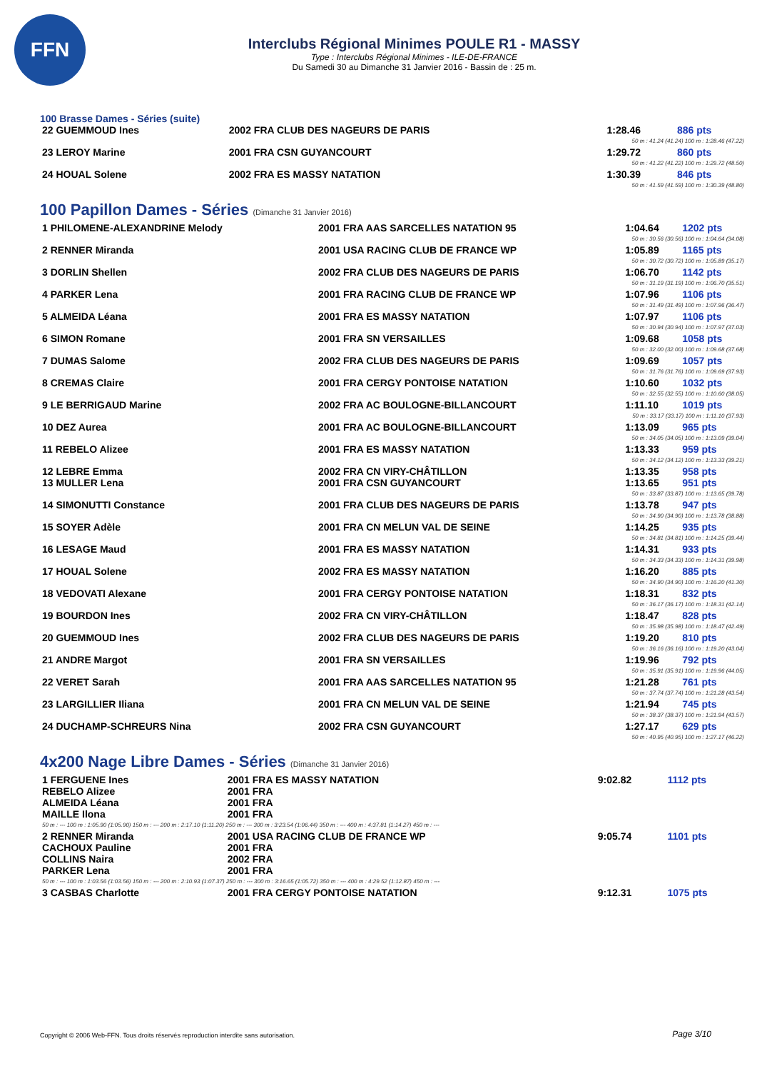FFN
Interclubs Régional Minimes POULE R1 - MASSY
Type : Interclubs Régional Minimes - ILE-DE-FRANCE
Du Samedi 30 au Dimanche 31 Janvier 2016 - Bassin de : 25 m.
100 Brasse Dames - Séries (suite)
| 22 GUEMMOUD Ines | 2002 FRA CLUB DES NAGEURS DE PARIS | 1:28.46 | 886 pts |
| 50 m : 41.24 (41.24) 100 m : 1:28.46 (47.22) | | | |
| 23 LEROY Marine | 2001 FRA CSN GUYANCOURT | 1:29.72 | 860 pts |
| 50 m : 41.22 (41.22) 100 m : 1:29.72 (48.50) | | | |
| 24 HOUAL Solene | 2002 FRA ES MASSY NATATION | 1:30.39 | 846 pts |
| 50 m : 41.59 (41.59) 100 m : 1:30.39 (48.80) | | | |
100 Papillon Dames - Séries (Dimanche 31 Janvier 2016)
| 1 PHILOMENE-ALEXANDRINE Melody | 2001 FRA AAS SARCELLES NATATION 95 | 1:04.64 | 1202 pts |
| 50 m : 30.56 (30.56) 100 m : 1:04.64 (34.08) | | | |
| 2 RENNER Miranda | 2001 USA RACING CLUB DE FRANCE WP | 1:05.89 | 1165 pts |
| 50 m : 30.72 (30.72) 100 m : 1:05.89 (35.17) | | | |
| 3 DORLIN Shellen | 2002 FRA CLUB DES NAGEURS DE PARIS | 1:06.70 | 1142 pts |
| 50 m : 31.19 (31.19) 100 m : 1:06.70 (35.51) | | | |
| 4 PARKER Lena | 2001 FRA RACING CLUB DE FRANCE WP | 1:07.96 | 1106 pts |
| 50 m : 31.49 (31.49) 100 m : 1:07.96 (36.47) | | | |
| 5 ALMEIDA Léana | 2001 FRA ES MASSY NATATION | 1:07.97 | 1106 pts |
| 50 m : 30.94 (30.94) 100 m : 1:07.97 (37.03) | | | |
| 6 SIMON Romane | 2001 FRA SN VERSAILLES | 1:09.68 | 1058 pts |
| 50 m : 32.00 (32.00) 100 m : 1:09.68 (37.68) | | | |
| 7 DUMAS Salome | 2002 FRA CLUB DES NAGEURS DE PARIS | 1:09.69 | 1057 pts |
| 50 m : 31.76 (31.76) 100 m : 1:09.69 (37.93) | | | |
| 8 CREMAS Claire | 2001 FRA CERGY PONTOISE NATATION | 1:10.60 | 1032 pts |
| 50 m : 32.55 (32.55) 100 m : 1:10.60 (38.05) | | | |
| 9 LE BERRIGAUD Marine | 2002 FRA AC BOULOGNE-BILLANCOURT | 1:11.10 | 1019 pts |
| 50 m : 33.17 (33.17) 100 m : 1:11.10 (37.93) | | | |
| 10 DEZ Aurea | 2001 FRA AC BOULOGNE-BILLANCOURT | 1:13.09 | 965 pts |
| 50 m : 34.05 (34.05) 100 m : 1:13.09 (39.04) | | | |
| 11 REBELO Alizee | 2001 FRA ES MASSY NATATION | 1:13.33 | 959 pts |
| 50 m : 34.12 (34.12) 100 m : 1:13.33 (39.21) | | | |
| 12 LEBRE Emma | 2002 FRA CN VIRY-CHÂTILLON | 1:13.35 | 958 pts |
| 13 MULLER Lena | 2001 FRA CSN GUYANCOURT | 1:13.65 | 951 pts |
| 50 m : 33.87 (33.87) 100 m : 1:13.65 (39.78) | | | |
| 14 SIMONUTTI Constance | 2001 FRA CLUB DES NAGEURS DE PARIS | 1:13.78 | 947 pts |
| 50 m : 34.90 (34.90) 100 m : 1:13.78 (38.88) | | | |
| 15 SOYER Adèle | 2001 FRA CN MELUN VAL DE SEINE | 1:14.25 | 935 pts |
| 50 m : 34.81 (34.81) 100 m : 1:14.25 (39.44) | | | |
| 16 LESAGE Maud | 2001 FRA ES MASSY NATATION | 1:14.31 | 933 pts |
| 50 m : 34.33 (34.33) 100 m : 1:14.31 (39.98) | | | |
| 17 HOUAL Solene | 2002 FRA ES MASSY NATATION | 1:16.20 | 885 pts |
| 50 m : 34.90 (34.90) 100 m : 1:16.20 (41.30) | | | |
| 18 VEDOVATI Alexane | 2001 FRA CERGY PONTOISE NATATION | 1:18.31 | 832 pts |
| 50 m : 36.17 (36.17) 100 m : 1:18.31 (42.14) | | | |
| 19 BOURDON Ines | 2002 FRA CN VIRY-CHÂTILLON | 1:18.47 | 828 pts |
| 50 m : 35.98 (35.98) 100 m : 1:18.47 (42.49) | | | |
| 20 GUEMMOUD Ines | 2002 FRA CLUB DES NAGEURS DE PARIS | 1:19.20 | 810 pts |
| 50 m : 36.16 (36.16) 100 m : 1:19.20 (43.04) | | | |
| 21 ANDRE Margot | 2001 FRA SN VERSAILLES | 1:19.96 | 792 pts |
| 50 m : 35.91 (35.91) 100 m : 1:19.96 (44.05) | | | |
| 22 VERET Sarah | 2001 FRA AAS SARCELLES NATATION 95 | 1:21.28 | 761 pts |
| 50 m : 37.74 (37.74) 100 m : 1:21.28 (43.54) | | | |
| 23 LARGILLIER Iliana | 2001 FRA CN MELUN VAL DE SEINE | 1:21.94 | 745 pts |
| 50 m : 38.37 (38.37) 100 m : 1:21.94 (43.57) | | | |
| 24 DUCHAMP-SCHREURS Nina | 2002 FRA CSN GUYANCOURT | 1:27.17 | 629 pts |
| 50 m : 40.95 (40.95) 100 m : 1:27.17 (46.22) | | | |
4x200 Nage Libre Dames - Séries (Dimanche 31 Janvier 2016)
| 1 FERGUENE Ines | 2001 FRA ES MASSY NATATION | 9:02.82 | 1112 pts |
| REBELO Alizee | 2001 FRA | | |
| ALMEIDA Léana | 2001 FRA | | |
| MAILLE Ilona | 2001 FRA | | |
| 50 m : --- 100 m : 1:05.90 (1:05.90) 150 m : --- 200 m : 2:17.10 (1:11.20) 250 m : --- 300 m : 3:23.54 (1:06.44) 350 m : --- 400 m : 4:37.81 (1:14.27) 450 m : --- | | | |
| 2 RENNER Miranda | 2001 USA RACING CLUB DE FRANCE WP | 9:05.74 | 1101 pts |
| CACHOUX Pauline | 2001 FRA | | |
| COLLINS Naira | 2002 FRA | | |
| PARKER Lena | 2001 FRA | | |
| 50 m : --- 100 m : 1:03.56 (1:03.56) 150 m : --- 200 m : 2:10.93 (1:07.37) 250 m : --- 300 m : 3:16.65 (1:05.72) 350 m : --- 400 m : 4:29.52 (1:12.87) 450 m : --- | | | |
| 3 CASBAS Charlotte | 2001 FRA CERGY PONTOISE NATATION | 9:12.31 | 1075 pts |
Copyright © 2006 Web-FFN. Tous droits réservés reproduction interdite sans autorisation.
Page 3/10